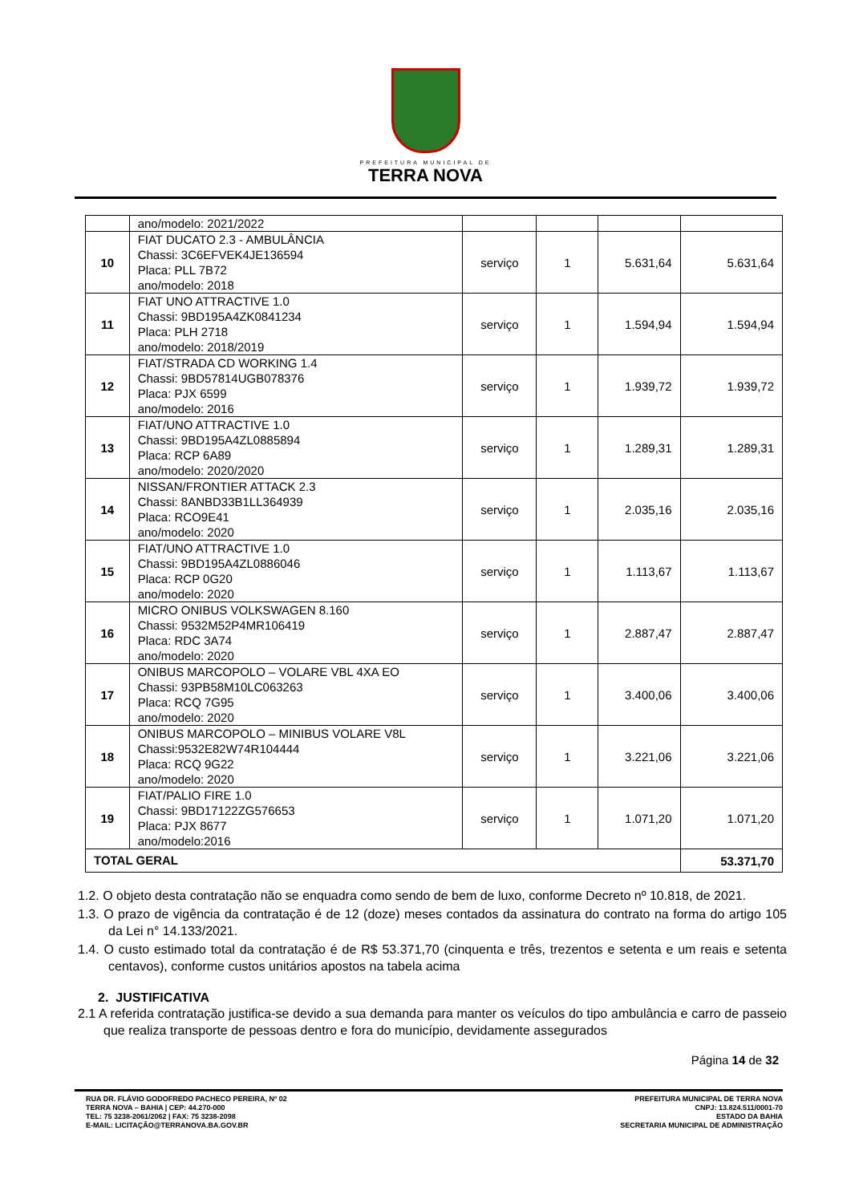PREFEITURA MUNICIPAL DE
TERRA NOVA
| | ano/modelo: 2021/2022 | | | | |
| 10 | FIAT DUCATO 2.3 - AMBULÂNCIA Chassi: 3C6EFVEK4JE136594 Placa: PLL 7B72 ano/modelo: 2018 | serviço | 1 | 5.631,64 | 5.631,64 |
| 11 | FIAT UNO ATTRACTIVE 1.0 Chassi: 9BD195A4ZK0841234 Placa: PLH 2718 ano/modelo: 2018/2019 | serviço | 1 | 1.594,94 | 1.594,94 |
| 12 | FIAT/STRADA CD WORKING 1.4 Chassi: 9BD57814UGB078376 Placa: PJX 6599 ano/modelo: 2016 | serviço | 1 | 1.939,72 | 1.939,72 |
| 13 | FIAT/UNO ATTRACTIVE 1.0 Chassi: 9BD195A4ZL0885894 Placa: RCP 6A89 ano/modelo: 2020/2020 | serviço | 1 | 1.289,31 | 1.289,31 |
| 14 | NISSAN/FRONTIER ATTACK 2.3 Chassi: 8ANBD33B1LL364939 Placa: RCO9E41 ano/modelo: 2020 | serviço | 1 | 2.035,16 | 2.035,16 |
| 15 | FIAT/UNO ATTRACTIVE 1.0 Chassi: 9BD195A4ZL0886046 Placa: RCP 0G20 ano/modelo: 2020 | serviço | 1 | 1.113,67 | 1.113,67 |
| 16 | MICRO ONIBUS VOLKSWAGEN 8.160 Chassi: 9532M52P4MR106419 Placa: RDC 3A74 ano/modelo: 2020 | serviço | 1 | 2.887,47 | 2.887,47 |
| 17 | ONIBUS MARCOPOLO – VOLARE VBL 4XA EO Chassi: 93PB58M10LC063263 Placa: RCQ 7G95 ano/modelo: 2020 | serviço | 1 | 3.400,06 | 3.400,06 |
| 18 | ONIBUS MARCOPOLO – MINIBUS VOLARE V8L Chassi:9532E82W74R104444 Placa: RCQ 9G22 ano/modelo: 2020 | serviço | 1 | 3.221,06 | 3.221,06 |
| 19 | FIAT/PALIO FIRE 1.0 Chassi: 9BD17122ZG576653 Placa: PJX 8677 ano/modelo:2016 | serviço | 1 | 1.071,20 | 1.071,20 |
| TOTAL GERAL | | | | | 53.371,70 |
1.2. O objeto desta contratação não se enquadra como sendo de bem de luxo, conforme Decreto nº 10.818, de 2021.
1.3. O prazo de vigência da contratação é de 12 (doze) meses contados da assinatura do contrato na forma do artigo 105 da Lei n° 14.133/2021.
1.4. O custo estimado total da contratação é de R$ 53.371,70 (cinquenta e três, trezentos e setenta e um reais e setenta centavos), conforme custos unitários apostos na tabela acima
2. JUSTIFICATIVA
2.1 A referida contratação justifica-se devido a sua demanda para manter os veículos do tipo ambulância e carro de passeio que realiza transporte de pessoas dentro e fora do município, devidamente assegurados
Página 14 de 32
RUA DR. FLÁVIO GODOFREDO PACHECO PEREIRA, Nº 02
TERRA NOVA – BAHIA | CEP: 44.270-000
TEL: 75 3238-2061/2062 | FAX: 75 3238-2098
E-MAIL: LICITAÇÃO@TERRANOVA.BA.GOV.BR
PREFEITURA MUNICIPAL DE TERRA NOVA
CNPJ: 13.824.511/0001-70
ESTADO DA BAHIA
SECRETARIA MUNICIPAL DE ADMINISTRAÇÃO